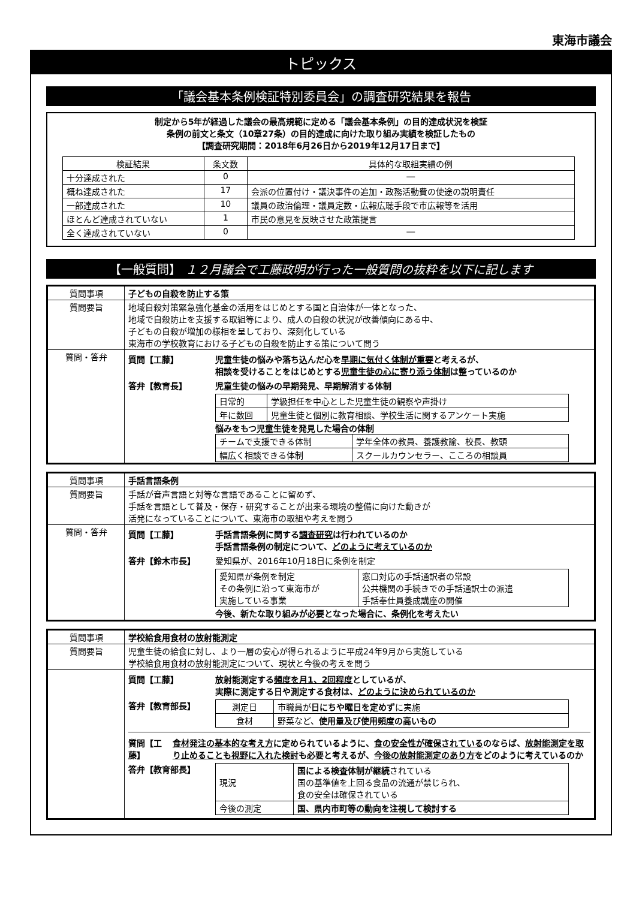東海市議会
トピックス
「議会基本条例検証特別委員会」の調査研究結果を報告
制定から5年が経過した議会の最高規範に定める「議会基本条例」の目的達成状況を検証
条例の前文と条文（10章27条）の目的達成に向けた取り組み実績を検証したもの
【調査研究期間：2018年6月26日から2019年12月17日まで】
| 検証結果 | 条文数 | 具体的な取組実績の例 |
| --- | --- | --- |
| 十分達成された | 0 | ― |
| 概ね達成された | 17 | 会派の位置付け・議決事件の追加・政務活動費の使途の説明責任 |
| 一部達成された | 10 | 議員の政治倫理・議員定数・広報広聴手段で市広報等を活用 |
| ほとんど達成されていない | 1 | 市民の意見を反映させた政策提言 |
| 全く達成されていない | 0 | ― |
【一般質問】 １２月議会で工藤政明が行った一般質問の抜粋を以下に記します
| 質問事項 | 子どもの自殺を防止する策 |
| 質問要旨 | 地域自殺対策緊急強化基金の活用をはじめとする国と自治体が一体となった、 地域で自殺防止を支援する取組等により、成人の自殺の状況が改善傾向にある中、 子どもの自殺が増加の様相を呈しており、深刻化している 東海市の学校教育における子どもの自殺を防止する策について問う |
| 質問・答弁 | 質問【工藤】 児童生徒の悩みや落ち込んだ心を 早期に気付く体制が重要 と考えるが、 相談を受けることをはじめとする 児童生徒の心に寄り添う体制 は整っているのか 答弁【教育長】 児童生徒の悩みの早期発見、早期解消する体制 / 日常的 / 学級担任を中心とした児童生徒の観察や声掛け / / 年に数回 / 児童生徒と個別に教育相談、学校生活に関するアンケート実施 / 悩みをもつ児童生徒を発見した場合の体制 / チームで支援できる体制 / 学年全体の教員、養護教諭、校長、教頭 / / 幅広く相談できる体制 / スクールカウンセラー、こころの相談員 / |
| 質問事項 | 手話言語条例 |
| 質問要旨 | 手話が音声言語と対等な言語であることに留めず、 手話を言語として普及・保存・研究することが出来る環境の整備に向けた動きが 活発になっていることについて、東海市の取組や考えを問う |
| 質問・答弁 | 質問【工藤】 手話言語条例に関する 調査研究 は行われているのか 手話言語条例の制定について、 どのように考えているのか 答弁【鈴木市長】 愛知県が、2016年10月18日に条例を制定 / 愛知県が条例を制定 その条例に沿って東海市が 実施している事業 / 窓口対応の手話通訳者の常設 公共機関の手続きでの手話通訳士の派遣 手話奉仕員養成講座の開催 / 今後、新たな取り組みが必要となった場合に、条例化を考えたい |
| 質問事項 | 学校給食用食材の放射能測定 |
| 質問要旨 | 児童生徒の給食に対し、より一層の安心が得られるように平成24年9月から実施している 学校給食用食材の放射能測定について、現状と今後の考えを問う |
| | 質問【工藤】 放射能測定する 頻度を月1、2回程度 としているが、 実際に測定する日や測定する食材は、 どのように決められているのか 答弁【教育部長】 / 測定日 / 市職員が 日にちや曜日を定めず に実施 / / 食材 / 野菜など、 使用量及び使用頻度の高いもの / 質問【工藤】 食材発注の基本的な考え方 に定められているように、 食の安全性が確保されている のならば、 放射能測定を取り止めることも視野に入れた検討 も必要と考えるが、 今後の放射能測定のあり方 をどのように考えているのか 答弁【教育部長】 / 現況 / 国による検査体制が継続 されている 国の基準値を上回る食品の流通が禁じられ、 食の安全は確保されている / / 今後の測定 / 国、県内市町等の動向を注視して検討する / |